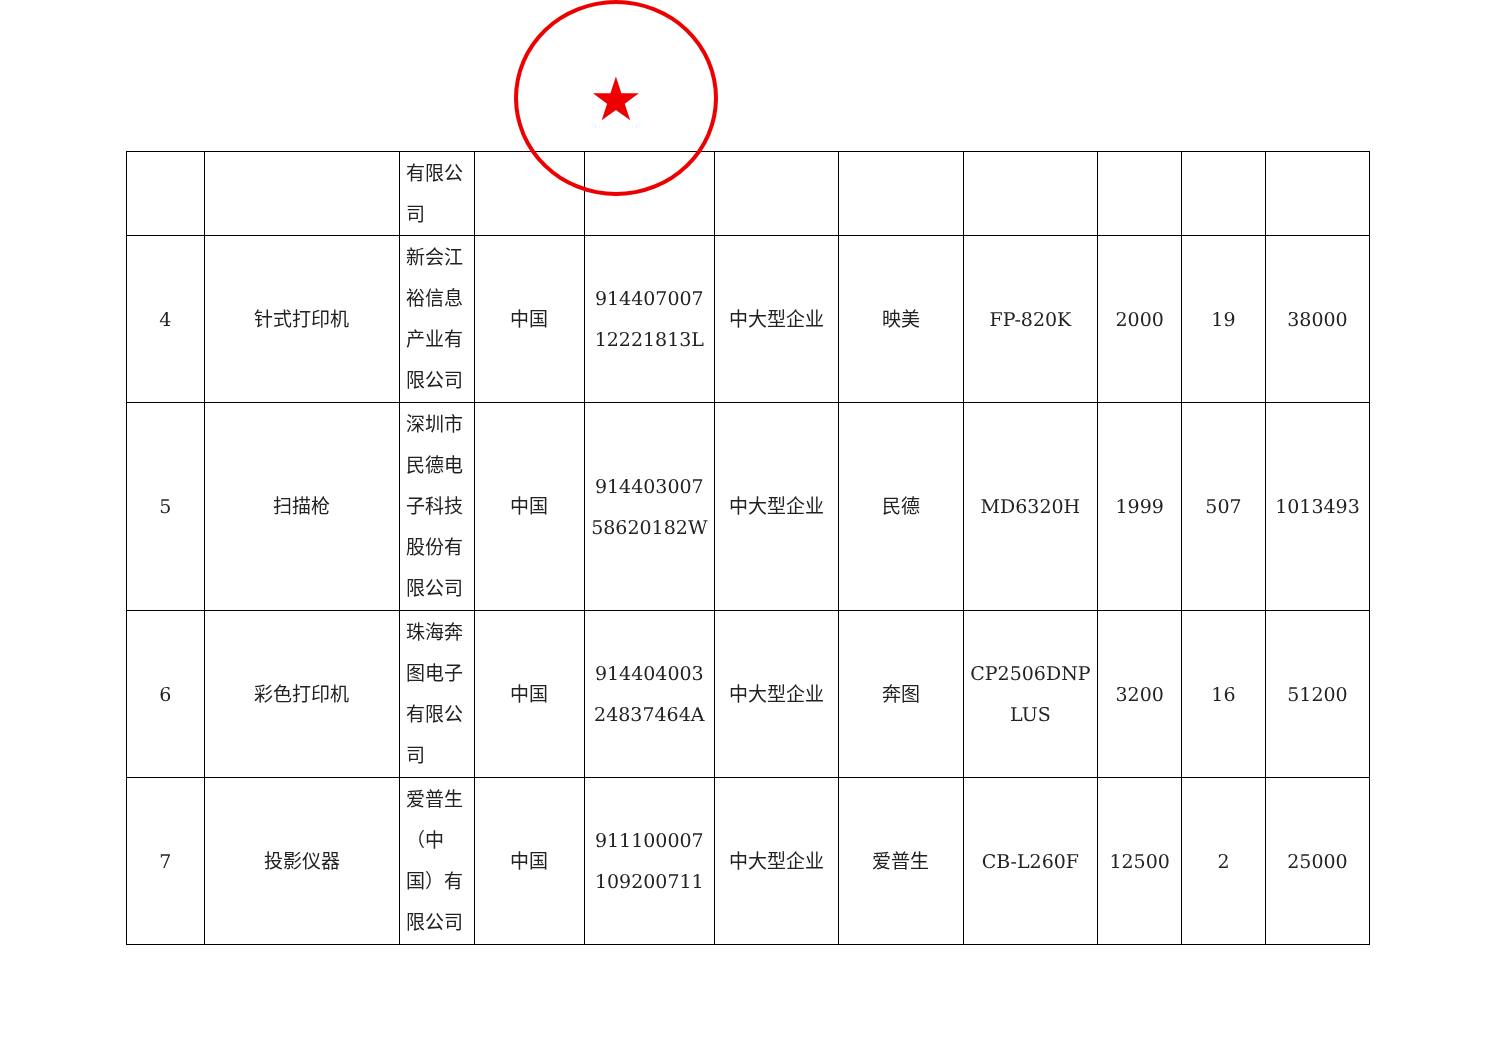| | | 有限公 司 | | | | | | | | |
| 4 | 针式打印机 | 新会江裕信息产业有限公司 | 中国 | 914407007 12221813L | 中大型企业 | 映美 | FP-820K | 2000 | 19 | 38000 |
| 5 | 扫描枪 | 深圳市民德电子科技股份有限公司 | 中国 | 914403007 58620182W | 中大型企业 | 民德 | MD6320H | 1999 | 507 | 1013493 |
| 6 | 彩色打印机 | 珠海奔图电子有限公司 | 中国 | 914404003 24837464A | 中大型企业 | 奔图 | CP2506DNP LUS | 3200 | 16 | 51200 |
| 7 | 投影仪器 | 爱普生（中国）有限公司 | 中国 | 911100007 109200711 | 中大型企业 | 爱普生 | CB-L260F | 12500 | 2 | 25000 |
★